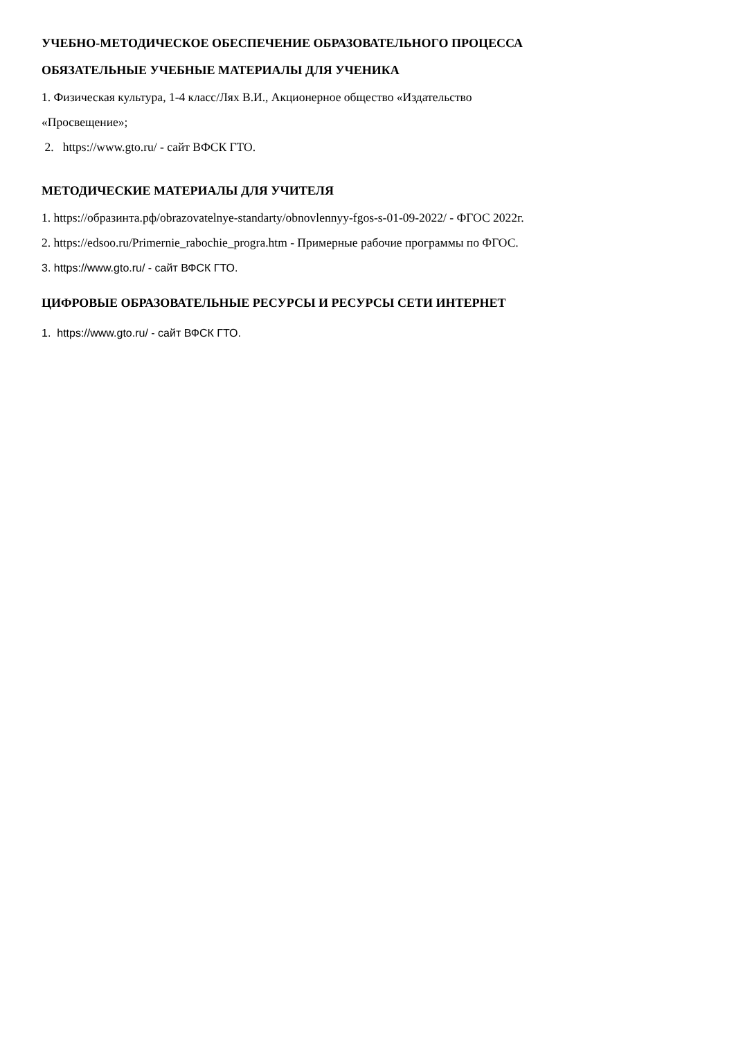УЧЕБНО-МЕТОДИЧЕСКОЕ ОБЕСПЕЧЕНИЕ ОБРАЗОВАТЕЛЬНОГО ПРОЦЕССА
ОБЯЗАТЕЛЬНЫЕ УЧЕБНЫЕ МАТЕРИАЛЫ ДЛЯ УЧЕНИКА
1. Физическая культура, 1-4 класс/Лях В.И., Акционерное общество «Издательство
«Просвещение»;
2. https://www.gto.ru/ - сайт ВФСК ГТО.
МЕТОДИЧЕСКИЕ МАТЕРИАЛЫ ДЛЯ УЧИТЕЛЯ
1. https://образинта.рф/obrazovatelnye-standarty/obnovlennyy-fgos-s-01-09-2022/ - ФГОС 2022г.
2. https://edsoo.ru/Primernie_rabochie_progra.htm - Примерные рабочие программы по ФГОС.
3. https://www.gto.ru/ - сайт ВФСК ГТО.
ЦИФРОВЫЕ ОБРАЗОВАТЕЛЬНЫЕ РЕСУРСЫ И РЕСУРСЫ СЕТИ ИНТЕРНЕТ
1. https://www.gto.ru/ - сайт ВФСК ГТО.